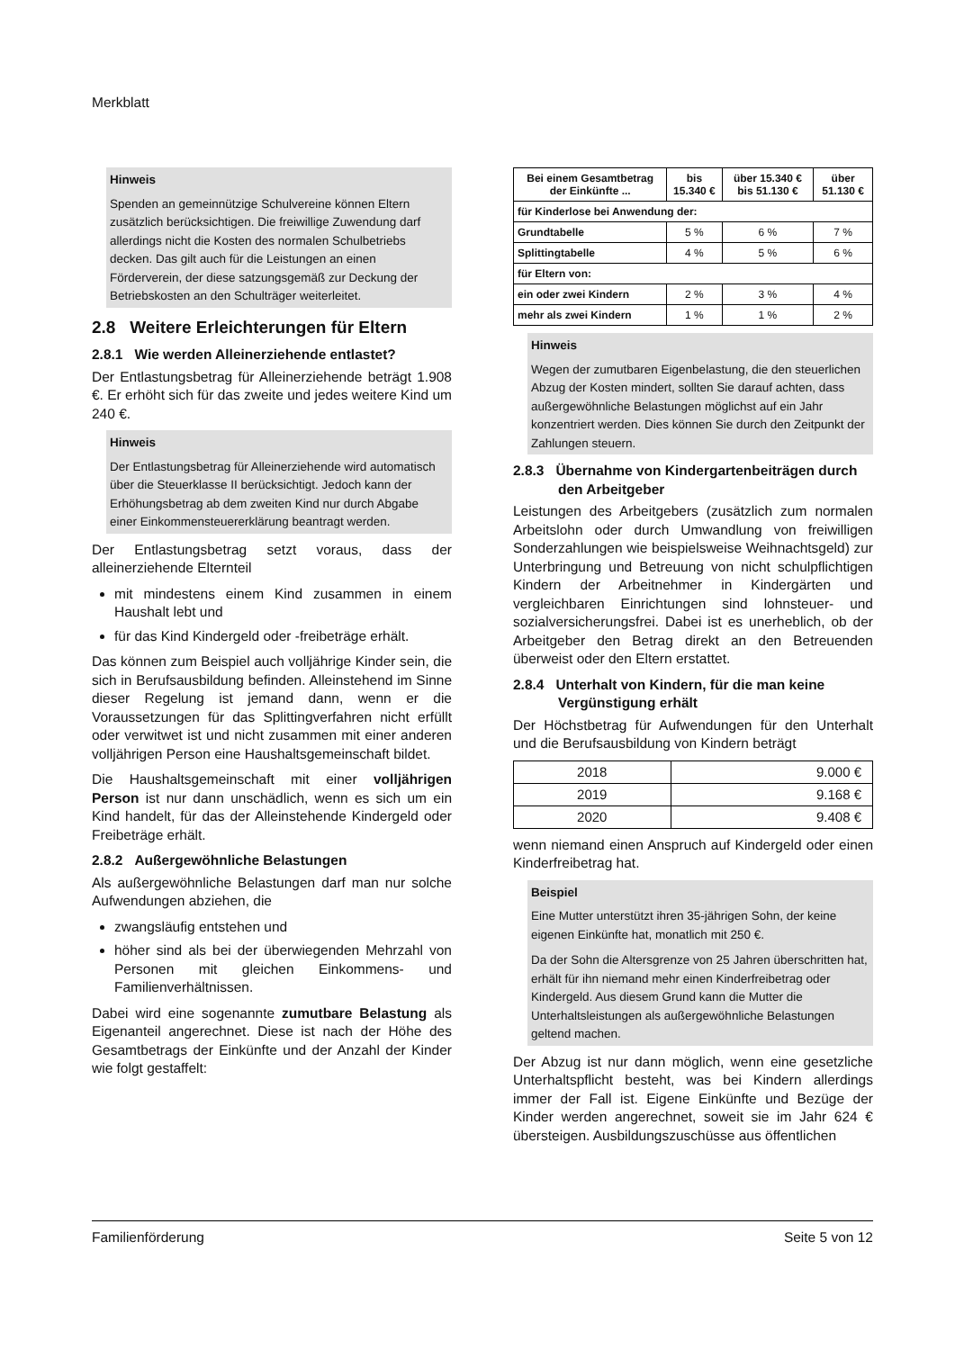Merkblatt
Hinweis
Spenden an gemeinnützige Schulvereine können Eltern zusätzlich berücksichtigen. Die freiwillige Zuwendung darf allerdings nicht die Kosten des normalen Schulbetriebs decken. Das gilt auch für die Leistungen an einen Förderverein, der diese satzungsgemäß zur Deckung der Betriebskosten an den Schulträger weiterleitet.
2.8 Weitere Erleichterungen für Eltern
2.8.1 Wie werden Alleinerziehende entlastet?
Der Entlastungsbetrag für Alleinerziehende beträgt 1.908 €. Er erhöht sich für das zweite und jedes weitere Kind um 240 €.
Hinweis
Der Entlastungsbetrag für Alleinerziehende wird automatisch über die Steuerklasse II berücksichtigt. Jedoch kann der Erhöhungsbetrag ab dem zweiten Kind nur durch Abgabe einer Einkommensteuererklärung beantragt werden.
Der Entlastungsbetrag setzt voraus, dass der alleinerziehende Elternteil
mit mindestens einem Kind zusammen in einem Haushalt lebt und
für das Kind Kindergeld oder -freibeträge erhält.
Das können zum Beispiel auch volljährige Kinder sein, die sich in Berufsausbildung befinden. Alleinstehend im Sinne dieser Regelung ist jemand dann, wenn er die Voraussetzungen für das Splittingverfahren nicht erfüllt oder verwitwet ist und nicht zusammen mit einer anderen volljährigen Person eine Haushaltsgemeinschaft bildet.
Die Haushaltsgemeinschaft mit einer volljährigen Person ist nur dann unschädlich, wenn es sich um ein Kind handelt, für das der Alleinstehende Kindergeld oder Freibeträge erhält.
2.8.2 Außergewöhnliche Belastungen
Als außergewöhnliche Belastungen darf man nur solche Aufwendungen abziehen, die
zwangsläufig entstehen und
höher sind als bei der überwiegenden Mehrzahl von Personen mit gleichen Einkommens- und Familienverhältnissen.
Dabei wird eine sogenannte zumutbare Belastung als Eigenanteil angerechnet. Diese ist nach der Höhe des Gesamtbetrags der Einkünfte und der Anzahl der Kinder wie folgt gestaffelt:
| Bei einem Gesamtbetrag der Einkünfte ... | bis 15.340 € | über 15.340 € bis 51.130 € | über 51.130 € |
| --- | --- | --- | --- |
| für Kinderlose bei Anwendung der: | | | |
| Grundtabelle | 5 % | 6 % | 7 % |
| Splittingtabelle | 4 % | 5 % | 6 % |
| für Eltern von: | | | |
| ein oder zwei Kindern | 2 % | 3 % | 4 % |
| mehr als zwei Kindern | 1 % | 1 % | 2 % |
Hinweis
Wegen der zumutbaren Eigenbelastung, die den steuerlichen Abzug der Kosten mindert, sollten Sie darauf achten, dass außergewöhnliche Belastungen möglichst auf ein Jahr konzentriert werden. Dies können Sie durch den Zeitpunkt der Zahlungen steuern.
2.8.3 Übernahme von Kindergartenbeiträgen durch den Arbeitgeber
Leistungen des Arbeitgebers (zusätzlich zum normalen Arbeitslohn oder durch Umwandlung von freiwilligen Sonderzahlungen wie beispielsweise Weihnachtsgeld) zur Unterbringung und Betreuung von nicht schulpflichtigen Kindern der Arbeitnehmer in Kindergärten und vergleichbaren Einrichtungen sind lohnsteuer- und sozialversicherungsfrei. Dabei ist es unerheblich, ob der Arbeitgeber den Betrag direkt an den Betreuenden überweist oder den Eltern erstattet.
2.8.4 Unterhalt von Kindern, für die man keine Vergünstigung erhält
Der Höchstbetrag für Aufwendungen für den Unterhalt und die Berufsausbildung von Kindern beträgt
| 2018 | 9.000 € |
| 2019 | 9.168 € |
| 2020 | 9.408 € |
wenn niemand einen Anspruch auf Kindergeld oder einen Kinderfreibetrag hat.
Beispiel
Eine Mutter unterstützt ihren 35-jährigen Sohn, der keine eigenen Einkünfte hat, monatlich mit 250 €.
Da der Sohn die Altersgrenze von 25 Jahren überschritten hat, erhält für ihn niemand mehr einen Kinderfreibetrag oder Kindergeld. Aus diesem Grund kann die Mutter die Unterhaltsleistungen als außergewöhnliche Belastungen geltend machen.
Der Abzug ist nur dann möglich, wenn eine gesetzliche Unterhaltspflicht besteht, was bei Kindern allerdings immer der Fall ist. Eigene Einkünfte und Bezüge der Kinder werden angerechnet, soweit sie im Jahr 624 € übersteigen. Ausbildungszuschüsse aus öffentlichen
Familienförderung Seite 5 von 12